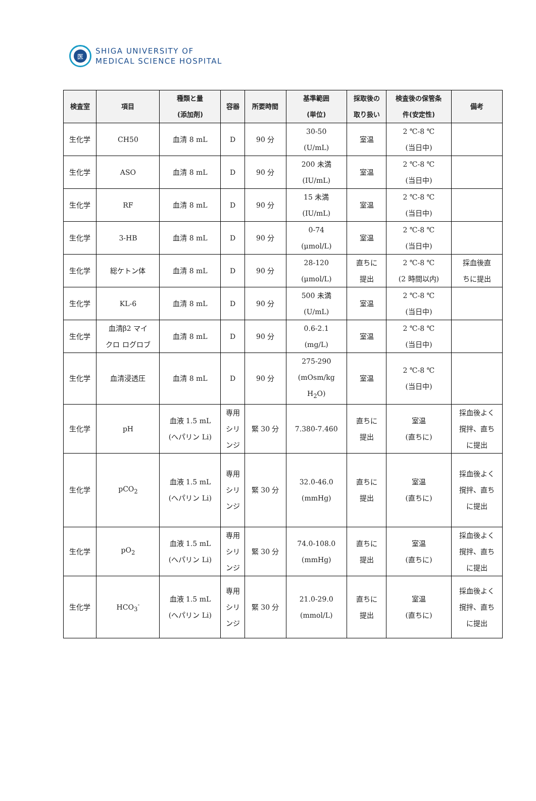医
SHIGA UNIVERSITY OF
MEDICAL SCIENCE HOSPITAL
| 検査室 | 項目 | 種類と量 (添加剤) | 容器 | 所要時間 | 基準範囲 (単位) | 採取後の 取り扱い | 検査後の保管条 件(安定性) | 備考 |
| --- | --- | --- | --- | --- | --- | --- | --- | --- |
| 生化学 | CH50 | 血清 8 mL | D | 90 分 | 30-50 (U/mL) | 室温 | 2 ℃-8 ℃ (当日中) | |
| 生化学 | ASO | 血清 8 mL | D | 90 分 | 200 未満 (IU/mL) | 室温 | 2 ℃-8 ℃ (当日中) | |
| 生化学 | RF | 血清 8 mL | D | 90 分 | 15 未満 (IU/mL) | 室温 | 2 ℃-8 ℃ (当日中) | |
| 生化学 | 3-HB | 血清 8 mL | D | 90 分 | 0-74 (μmol/L) | 室温 | 2 ℃-8 ℃ (当日中) | |
| 生化学 | 総ケトン体 | 血清 8 mL | D | 90 分 | 28-120 (μmol/L) | 直ちに 提出 | 2 ℃-8 ℃ (2 時間以内) | 採血後直 ちに提出 |
| 生化学 | KL-6 | 血清 8 mL | D | 90 分 | 500 未満 (U/mL) | 室温 | 2 ℃-8 ℃ (当日中) | |
| 生化学 | 血清β2 マイ クロ ログロブ | 血清 8 mL | D | 90 分 | 0.6-2.1 (mg/L) | 室温 | 2 ℃-8 ℃ (当日中) | |
| 生化学 | 血清浸透圧 | 血清 8 mL | D | 90 分 | 275-290 (mOsm/kg H<sub>2</sub>O) | 室温 | 2 ℃-8 ℃ (当日中) | |
| 生化学 | pH | 血液 1.5 mL (ヘパリン Li) | 専用 シリ ンジ | 緊 30 分 | 7.380-7.460 | 直ちに 提出 | 室温 (直ちに) | 採血後よく 撹拌、直ち に提出 |
| 生化学 | pCO<sub>2</sub> | 血液 1.5 mL (ヘパリン Li) | 専用 シリ ンジ | 緊 30 分 | 32.0-46.0 (mmHg) | 直ちに 提出 | 室温 (直ちに) | 採血後よく 撹拌、直ち に提出 |
| 生化学 | pO<sub>2</sub> | 血液 1.5 mL (ヘパリン Li) | 専用 シリ ンジ | 緊 30 分 | 74.0-108.0 (mmHg) | 直ちに 提出 | 室温 (直ちに) | 採血後よく 撹拌、直ち に提出 |
| 生化学 | HCO<sub>3</sub><sup>-</sup> | 血液 1.5 mL (ヘパリン Li) | 専用 シリ ンジ | 緊 30 分 | 21.0-29.0 (mmol/L) | 直ちに 提出 | 室温 (直ちに) | 採血後よく 撹拌、直ち に提出 |